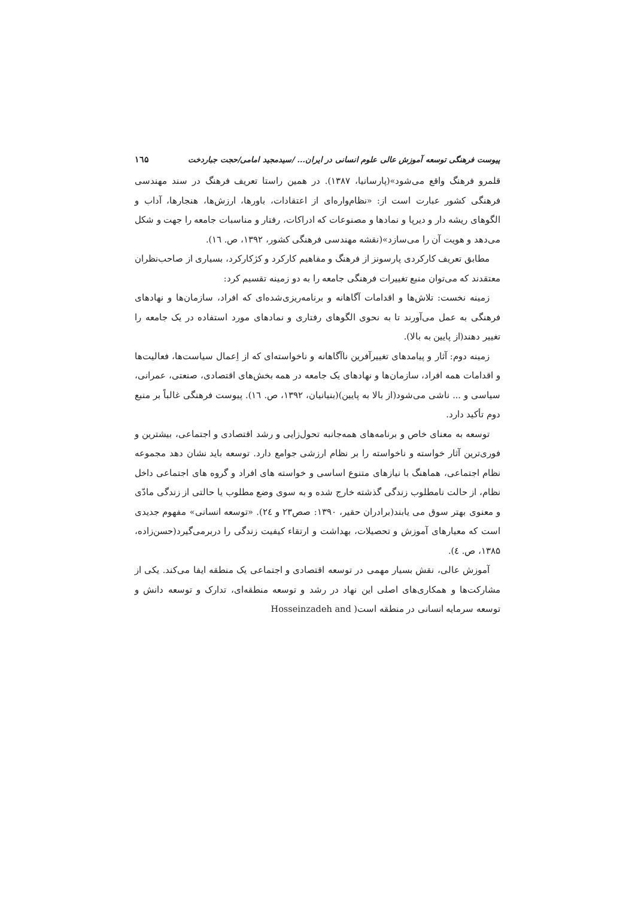پیوست فرهنگی توسعه آموزش عالی علوم انسانی در ایران... /سیدمجید امامی/حجت جباردخت ۱٦۵
قلمرو فرهنگ واقع می‌شود»(پارسانیا، ۱۳۸۷). در همین راستا تعریف فرهنگ در سند مهندسی فرهنگی کشور عبارت است از: «نظام‌واره‌ای از اعتقادات، باورها، ارزش‌ها، هنجارها، آداب و الگوهای ریشه دار و دیرپا و نمادها و مصنوعات که ادراکات، رفتار و مناسبات جامعه را جهت و شکل می‌دهد و هویت آن را می‌سازد»(نقشه مهندسی فرهنگی کشور، ۱۳۹۲، ص. ۱٦).
مطابق تعریف کارکردی پارسونز از فرهنگ و مفاهیم کارکرد و کژکارکرد، بسیاری از صاحب‌نظران معتقدند که می‌توان منبع تغییرات فرهنگی جامعه را به دو زمینه تقسیم کرد:
زمینه نخست: تلاش‌ها و اقدامات آگاهانه و برنامه‌ریزی‌شده‌ای که افراد، سازمان‌ها و نهادهای فرهنگی به عمل می‌آورند تا به نحوی الگوهای رفتاری و نمادهای مورد استفاده در یک جامعه را تغییر دهند(از پایین به بالا).
زمینه دوم: آثار و پیامدهای تغییرآفرین ناآگاهانه و ناخواسته‌ای که از اِعمال سیاست‌ها، فعالیت‌ها و اقدامات همه افراد، سازمان‌ها و نهادهای یک جامعه در همه بخش‌های اقتصادی، صنعتی، عمرانی، سیاسی و ... ناشی می‌شود(از بالا به پایین)(بنیانیان، ۱۳۹۲، ص. ۱٦). پیوست فرهنگی غالباً بر منبع دوم تأکید دارد.
توسعه به معنای خاص و برنامه‌های همه‌جانبه تحول‌زایی و رشد اقتصادی و اجتماعی، بیشترین و فوری‌ترین آثار خواسته و ناخواسته را بر نظام ارزشی جوامع دارد. توسعه باید نشان دهد مجموعه نظام اجتماعی، هماهنگ با نیازهای متنوع اساسی و خواسته های افراد و گروه های اجتماعی داخل نظام، از حالت نامطلوب زندگی گذشته خارج شده و به سوی وضع مطلوب یا حالتی از زندگی مادّی و معنوی بهتر سوق می یابند(برادران حقیر، ۱۳۹۰: صص۲۳ و ۲٤). «توسعه انسانی» مفهوم جدیدی است که معیارهای آموزش و تحصیلات، بهداشت و ارتقاء کیفیت زندگی را دربرمی‌گیرد(حسن‌زاده، ۱۳۸۵، ص. ٤).
آموزش عالی، نقش بسیار مهمی در توسعه اقتصادی و اجتماعی یک منطقه ایفا می‌کند. یکی از مشارکت‌ها و همکاری‌های اصلی این نهاد در رشد و توسعه منطقه‌ای، تدارک و توسعه دانش و توسعه سرمایه انسانی در منطقه است( Hosseinzadeh and